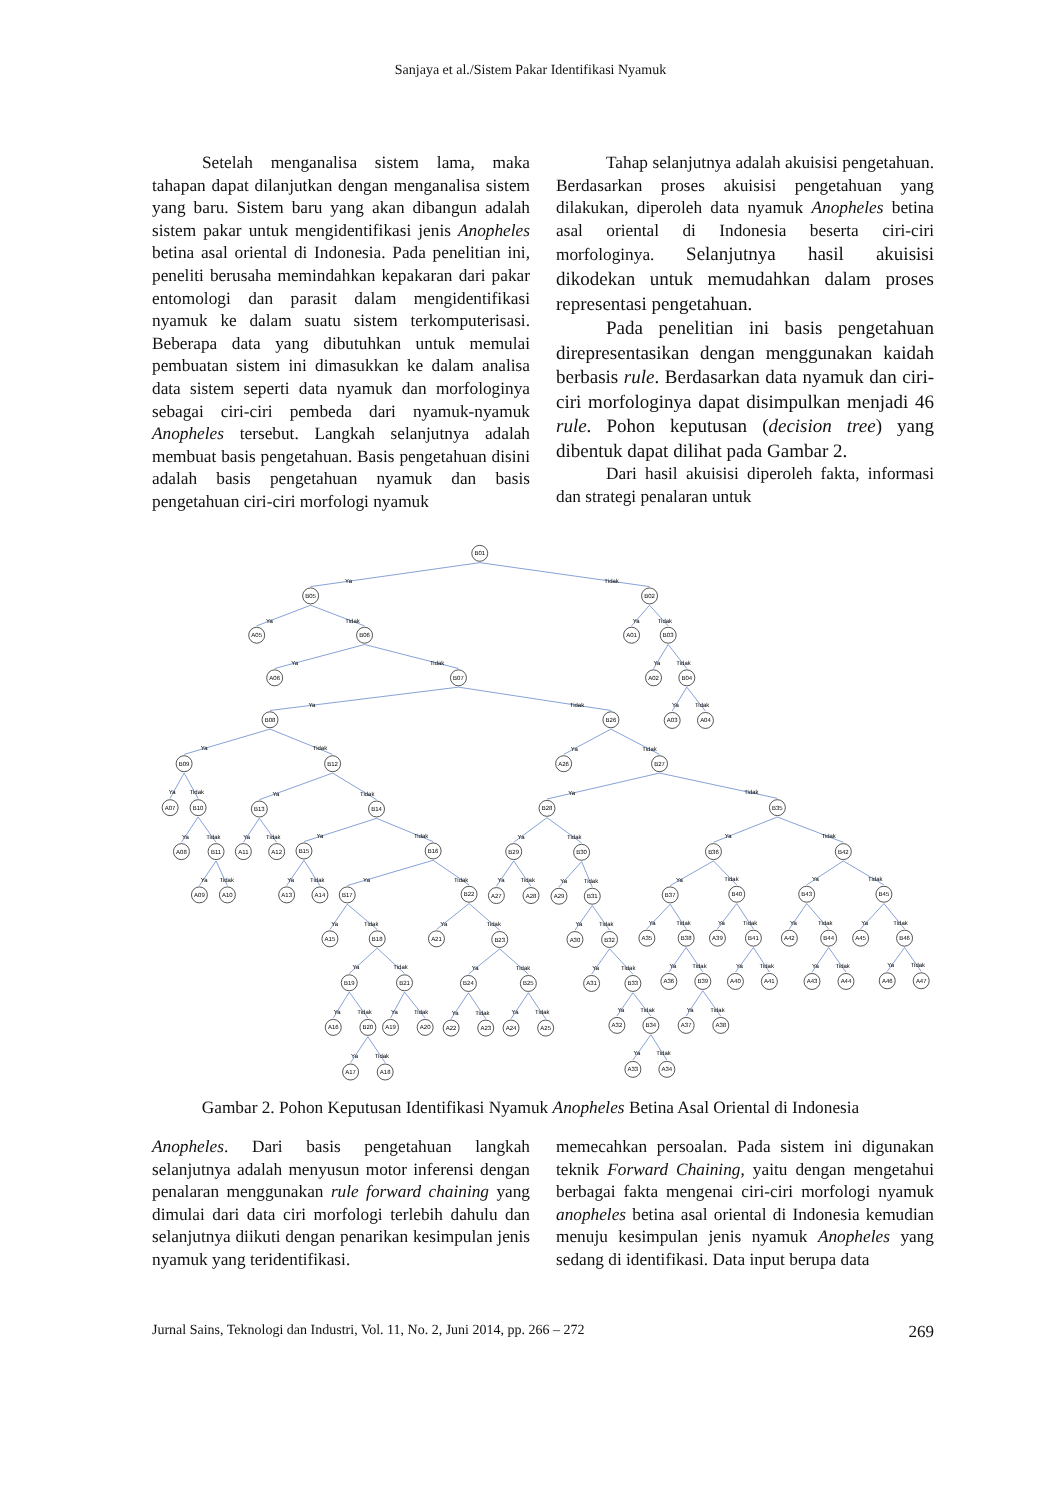Sanjaya et al./Sistem Pakar Identifikasi Nyamuk
Setelah menganalisa sistem lama, maka tahapan dapat dilanjutkan dengan menganalisa sistem yang baru. Sistem baru yang akan dibangun adalah sistem pakar untuk mengidentifikasi jenis Anopheles betina asal oriental di Indonesia. Pada penelitian ini, peneliti berusaha memindahkan kepakaran dari pakar entomologi dan parasit dalam mengidentifikasi nyamuk ke dalam suatu sistem terkomputerisasi. Beberapa data yang dibutuhkan untuk memulai pembuatan sistem ini dimasukkan ke dalam analisa data sistem seperti data nyamuk dan morfologinya sebagai ciri-ciri pembeda dari nyamuk-nyamuk Anopheles tersebut. Langkah selanjutnya adalah membuat basis pengetahuan. Basis pengetahuan disini adalah basis pengetahuan nyamuk dan basis pengetahuan ciri-ciri morfologi nyamuk
Tahap selanjutnya adalah akuisisi pengetahuan. Berdasarkan proses akuisisi pengetahuan yang dilakukan, diperoleh data nyamuk Anopheles betina asal oriental di Indonesia beserta ciri-ciri morfologinya. Selanjutnya hasil akuisisi dikodekan untuk memudahkan dalam proses representasi pengetahuan.
Pada penelitian ini basis pengetahuan direpresentasikan dengan menggunakan kaidah berbasis rule. Berdasarkan data nyamuk dan ciri-ciri morfologinya dapat disimpulkan menjadi 46 rule. Pohon keputusan (decision tree) yang dibentuk dapat dilihat pada Gambar 2.
Dari hasil akuisisi diperoleh fakta, informasi dan strategi penalaran untuk
B01
Ya
Tidak
B05
B02
Ya
Tidak
Ya
Tidak
A05
B06
A01
B03
Ya
Tidak
Ya
Tidak
A06
B07
A02
B04
Ya
Tidak
Ya
Tidak
B08
B26
A03
A04
Ya
Tidak
Ya
Tidak
B09
B12
A26
B27
Ya
Tidak
Ya
Tidak
Ya
Tidak
A07
B10
B13
B14
B28
B35
Ya
Tidak
Ya
Tidak
Ya
Tidak
Ya
Tidak
Ya
Tidak
A08
B11
A11
A12
B15
B16
B29
B30
B36
B42
Ya
Tidak
Ya
Tidak
Ya
Tidak
Ya
Tidak
Ya
Tidak
Ya
Tidak
Ya
Tidak
A09
A10
A13
A14
B17
B22
A27
A28
A29
B31
B37
B40
B43
B45
Ya
Tidak
Ya
Tidak
Ya
Tidak
Ya
Tidak
Ya
Tidak
Ya
Tidak
Ya
Tidak
A15
B18
A21
B23
A30
B32
A35
B38
A39
B41
A42
B44
A45
B46
Ya
Tidak
Ya
Tidak
Ya
Tidak
Ya
Tidak
Ya
Tidak
Ya
Tidak
Ya
Tidak
B19
B21
B24
B25
A31
B33
A36
B39
A40
A41
A43
A44
A46
A47
Ya
Tidak
Ya
Tidak
Ya
Tidak
Ya
Tidak
Ya
Tidak
Ya
Tidak
A16
B20
A19
A20
A22
A23
A24
A25
A32
B34
A37
A38
Ya
Tidak
Ya
Tidak
A17
A18
A33
A34
Gambar 2. Pohon Keputusan Identifikasi Nyamuk Anopheles Betina Asal Oriental di Indonesia
Anopheles. Dari basis pengetahuan langkah selanjutnya adalah menyusun motor inferensi dengan penalaran menggunakan rule forward chaining yang dimulai dari data ciri morfologi terlebih dahulu dan selanjutnya diikuti dengan penarikan kesimpulan jenis nyamuk yang teridentifikasi.
memecahkan persoalan. Pada sistem ini digunakan teknik Forward Chaining, yaitu dengan mengetahui berbagai fakta mengenai ciri-ciri morfologi nyamuk anopheles betina asal oriental di Indonesia kemudian menuju kesimpulan jenis nyamuk Anopheles yang sedang di identifikasi. Data input berupa data
Jurnal Sains, Teknologi dan Industri, Vol. 11, No. 2, Juni 2014, pp. 266 – 272 269